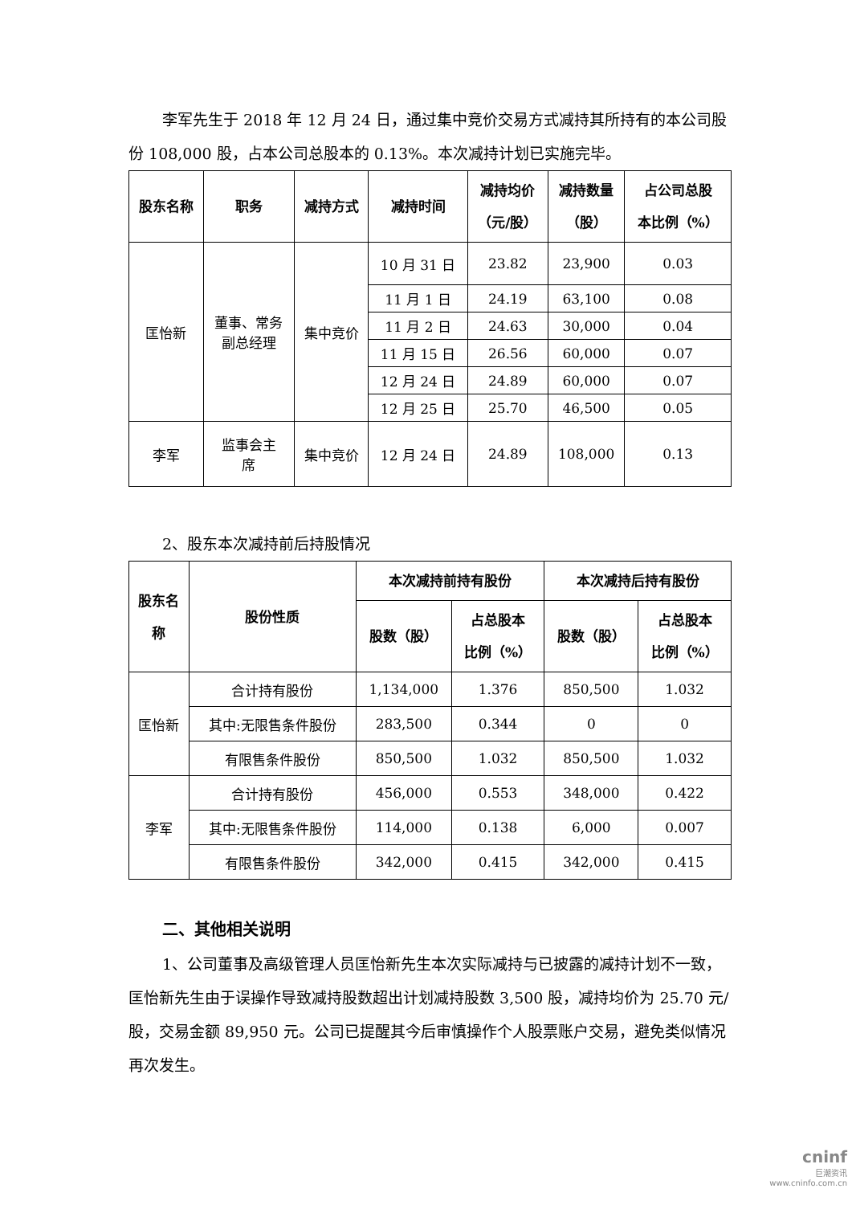李军先生于 2018 年 12 月 24 日，通过集中竞价交易方式减持其所持有的本公司股份 108,000 股，占本公司总股本的 0.13%。本次减持计划已实施完毕。
| 股东名称 | 职务 | 减持方式 | 减持时间 | 减持均价 （元/股） | 减持数量 （股） | 占公司总股 本比例（%） |
| --- | --- | --- | --- | --- | --- | --- |
| 匡怡新 | 董事、常务 副总经理 | 集中竞价 | 10 月 31 日 | 23.82 | 23,900 | 0.03 |
| | | | 11 月 1 日 | 24.19 | 63,100 | 0.08 |
| | | | 11 月 2 日 | 24.63 | 30,000 | 0.04 |
| | | | 11 月 15 日 | 26.56 | 60,000 | 0.07 |
| | | | 12 月 24 日 | 24.89 | 60,000 | 0.07 |
| | | | 12 月 25 日 | 25.70 | 46,500 | 0.05 |
| 李军 | 监事会主 席 | 集中竞价 | 12 月 24 日 | 24.89 | 108,000 | 0.13 |
2、股东本次减持前后持股情况
| 股东名 称 | 股份性质 | 本次减持前持有股份 | | 本次减持后持有股份 | |
| --- | --- | --- | --- | --- | --- |
| | | 股数（股） | 占总股本 比例（%） | 股数（股） | 占总股本 比例（%） |
| 匡怡新 | 合计持有股份 | 1,134,000 | 1.376 | 850,500 | 1.032 |
| | 其中:无限售条件股份 | 283,500 | 0.344 | 0 | 0 |
| | 有限售条件股份 | 850,500 | 1.032 | 850,500 | 1.032 |
| 李军 | 合计持有股份 | 456,000 | 0.553 | 348,000 | 0.422 |
| | 其中:无限售条件股份 | 114,000 | 0.138 | 6,000 | 0.007 |
| | 有限售条件股份 | 342,000 | 0.415 | 342,000 | 0.415 |
二、其他相关说明
1、公司董事及高级管理人员匡怡新先生本次实际减持与已披露的减持计划不一致，匡怡新先生由于误操作导致减持股数超出计划减持股数 3,500 股，减持均价为 25.70 元/股，交易金额 89,950 元。公司已提醒其今后审慎操作个人股票账户交易，避免类似情况再次发生。
cninf
巨潮资讯
www.cninfo.com.cn